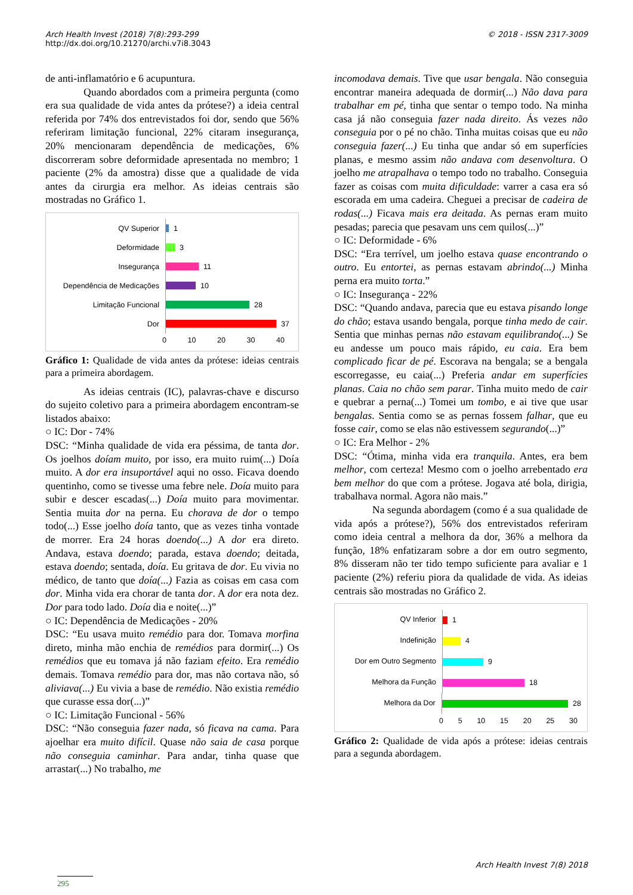Arch Health Invest (2018) 7(8):293-299
http://dx.doi.org/10.21270/archi.v7i8.3043
© 2018 - ISSN 2317-3009
de anti-inflamatório e 6 acupuntura.
Quando abordados com a primeira pergunta (como era sua qualidade de vida antes da prótese?) a ideia central referida por 74% dos entrevistados foi dor, sendo que 56% referiram limitação funcional, 22% citaram insegurança, 20% mencionaram dependência de medicações, 6% discorreram sobre deformidade apresentada no membro; 1 paciente (2% da amostra) disse que a qualidade de vida antes da cirurgia era melhor. As ideias centrais são mostradas no Gráfico 1.
QV Superior
1
Deformidade
3
Insegurança
11
Dependência de Medicações
10
Limitação Funcional
28
Dor
37
0 10 20 30 40
Gráfico 1: Qualidade de vida antes da prótese: ideias centrais para a primeira abordagem.
As ideias centrais (IC), palavras-chave e discurso do sujeito coletivo para a primeira abordagem encontram-se listados abaixo:
○ IC: Dor - 74%
DSC: “Minha qualidade de vida era péssima, de tanta dor. Os joelhos doíam muito, por isso, era muito ruim(...) Doía muito. A dor era insuportável aqui no osso. Ficava doendo quentinho, como se tivesse uma febre nele. Doía muito para subir e descer escadas(...) Doía muito para movimentar. Sentia muita dor na perna. Eu chorava de dor o tempo todo(...) Esse joelho doía tanto, que as vezes tinha vontade de morrer. Era 24 horas doendo(...) A dor era direto. Andava, estava doendo; parada, estava doendo; deitada, estava doendo; sentada, doía. Eu gritava de dor. Eu vivia no médico, de tanto que doía(...) Fazia as coisas em casa com dor. Minha vida era chorar de tanta dor. A dor era nota dez. Dor para todo lado. Doía dia e noite(...)”
○ IC: Dependência de Medicações - 20%
DSC: “Eu usava muito remédio para dor. Tomava morfina direto, minha mão enchia de remédios para dormir(...) Os remédios que eu tomava já não faziam efeito. Era remédio demais. Tomava remédio para dor, mas não cortava não, só aliviava(...) Eu vivia a base de remédio. Não existia remédio que curasse essa dor(...)”
○ IC: Limitação Funcional - 56%
DSC: “Não conseguia fazer nada, só ficava na cama. Para ajoelhar era muito difícil. Quase não saia de casa porque não conseguia caminhar. Para andar, tinha quase que arrastar(...) No trabalho, me
incomodava demais. Tive que usar bengala. Não conseguia encontrar maneira adequada de dormir(...) Não dava para trabalhar em pé, tinha que sentar o tempo todo. Na minha casa já não conseguia fazer nada direito. Ás vezes não conseguia por o pé no chão. Tinha muitas coisas que eu não conseguia fazer(...) Eu tinha que andar só em superfícies planas, e mesmo assim não andava com desenvoltura. O joelho me atrapalhava o tempo todo no trabalho. Conseguia fazer as coisas com muita dificuldade: varrer a casa era só escorada em uma cadeira. Cheguei a precisar de cadeira de rodas(...) Ficava mais era deitada. As pernas eram muito pesadas; parecia que pesavam uns cem quilos(...)”
○ IC: Deformidade - 6%
DSC: “Era terrível, um joelho estava quase encontrando o outro. Eu entortei, as pernas estavam abrindo(...) Minha perna era muito torta.”
○ IC: Insegurança - 22%
DSC: “Quando andava, parecia que eu estava pisando longe do chão; estava usando bengala, porque tinha medo de cair. Sentia que minhas pernas não estavam equilibrando(...) Se eu andesse um pouco mais rápido, eu caia. Era bem complicado ficar de pé. Escorava na bengala; se a bengala escorregasse, eu caia(...) Preferia andar em superfícies planas. Caia no chão sem parar. Tinha muito medo de cair e quebrar a perna(...) Tomei um tombo, e ai tive que usar bengalas. Sentia como se as pernas fossem falhar, que eu fosse cair, como se elas não estivessem segurando(...)”
○ IC: Era Melhor - 2%
DSC: “Ótima, minha vida era tranquila. Antes, era bem melhor, com certeza! Mesmo com o joelho arrebentado era bem melhor do que com a prótese. Jogava até bola, dirigia, trabalhava normal. Agora não mais.”
Na segunda abordagem (como é a sua qualidade de vida após a prótese?), 56% dos entrevistados referiram como ideia central a melhora da dor, 36% a melhora da função, 18% enfatizaram sobre a dor em outro segmento, 8% disseram não ter tido tempo suficiente para avaliar e 1 paciente (2%) referiu piora da qualidade de vida. As ideias centrais são mostradas no Gráfico 2.
QV Inferior
1
Indefinição
4
Dor em Outro Segmento
9
Melhora da Função
18
Melhora da Dor
28
0 5 10 15 20 25 30
Gráfico 2: Qualidade de vida após a prótese: ideias centrais para a segunda abordagem.
Arch Health Invest 7(8) 2018
295